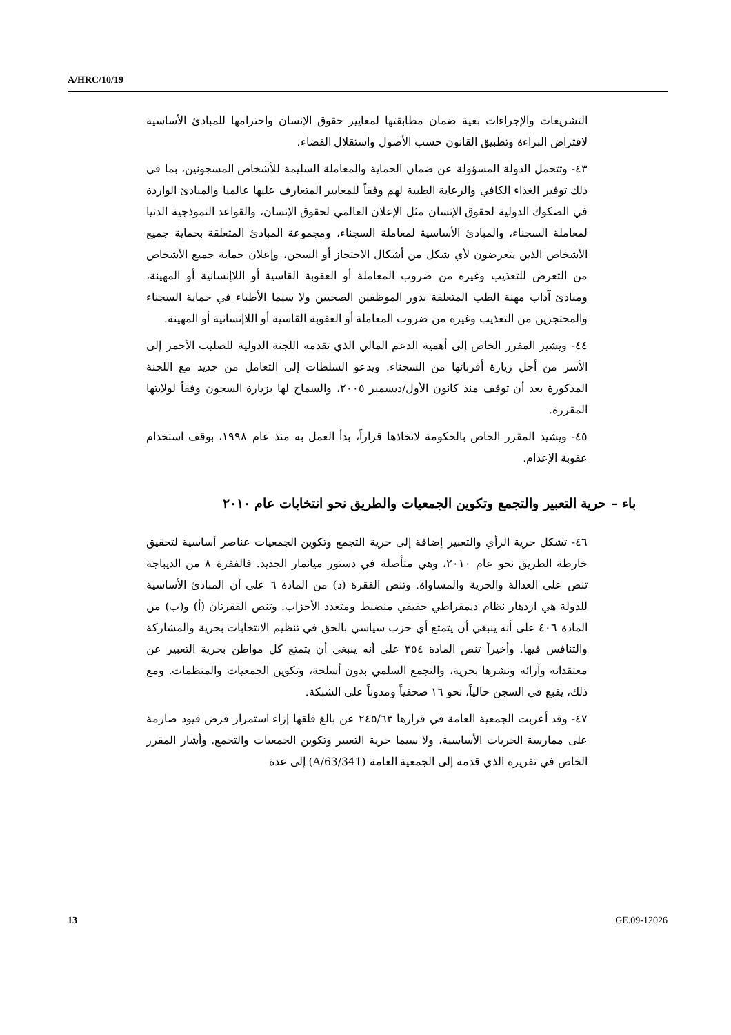A/HRC/10/19
التشريعات والإجراءات بغية ضمان مطابقتها لمعايير حقوق الإنسان واحترامها للمبادئ الأساسية لافتراض البراءة وتطبيق القانون حسب الأصول واستقلال القضاء.
٤٣- وتتحمل الدولة المسؤولة عن ضمان الحماية والمعاملة السليمة للأشخاص المسجونين، بما في ذلك توفير الغذاء الكافي والرعاية الطبية لهم وفقاً للمعايير المتعارف عليها عالميا والمبادئ الواردة في الصكوك الدولية لحقوق الإنسان مثل الإعلان العالمي لحقوق الإنسان، والقواعد النموذجية الدنيا لمعاملة السجناء، والمبادئ الأساسية لمعاملة السجناء، ومجموعة المبادئ المتعلقة بحماية جميع الأشخاص الذين يتعرضون لأي شكل من أشكال الاحتجاز أو السجن، وإعلان حماية جميع الأشخاص من التعرض للتعذيب وغيره من ضروب المعاملة أو العقوبة القاسية أو اللاإنسانية أو المهينة، ومبادئ آداب مهنة الطب المتعلقة بدور الموظفين الصحيين ولا سيما الأطباء في حماية السجناء والمحتجزين من التعذيب وغيره من ضروب المعاملة أو العقوبة القاسية أو اللاإنسانية أو المهينة.
٤٤- ويشير المقرر الخاص إلى أهمية الدعم المالي الذي تقدمه اللجنة الدولية للصليب الأحمر إلى الأسر من أجل زيارة أقربائها من السجناء. ويدعو السلطات إلى التعامل من جديد مع اللجنة المذكورة بعد أن توقف منذ كانون الأول/ديسمبر ٢٠٠٥، والسماح لها بزيارة السجون وفقاً لولايتها المقررة.
٤٥- ويشيد المقرر الخاص بالحكومة لاتخاذها قراراً، بدأ العمل به منذ عام ١٩٩٨، بوقف استخدام عقوبة الإعدام.
باء – حرية التعبير والتجمع وتكوين الجمعيات والطريق نحو انتخابات عام ٢٠١٠
٤٦- تشكل حرية الرأي والتعبير إضافة إلى حرية التجمع وتكوين الجمعيات عناصر أساسية لتحقيق خارطة الطريق نحو عام ٢٠١٠، وهي متأصلة في دستور ميانمار الجديد. فالفقرة ٨ من الديباجة تنص على العدالة والحرية والمساواة. وتنص الفقرة (د) من المادة ٦ على أن المبادئ الأساسية للدولة هي ازدهار نظام ديمقراطي حقيقي منضبط ومتعدد الأحزاب. وتنص الفقرتان (أ) و(ب) من المادة ٤٠٦ على أنه ينبغي أن يتمتع أي حزب سياسي بالحق في تنظيم الانتخابات بحرية والمشاركة والتنافس فيها. وأخيراً تنص المادة ٣٥٤ على أنه ينبغي أن يتمتع كل مواطن بحرية التعبير عن معتقداته وآرائه ونشرها بحرية، والتجمع السلمي بدون أسلحة، وتكوين الجمعيات والمنظمات. ومع ذلك، يقبع في السجن حالياً، نحو ١٦ صحفياً ومدوناً على الشبكة.
٤٧- وقد أعربت الجمعية العامة في قرارها ٢٤٥/٦٣ عن بالغ قلقها إزاء استمرار فرض قيود صارمة على ممارسة الحريات الأساسية، ولا سيما حرية التعبير وتكوين الجمعيات والتجمع. وأشار المقرر الخاص في تقريره الذي قدمه إلى الجمعية العامة (A/63/341) إلى عدة
13 GE.09-12026